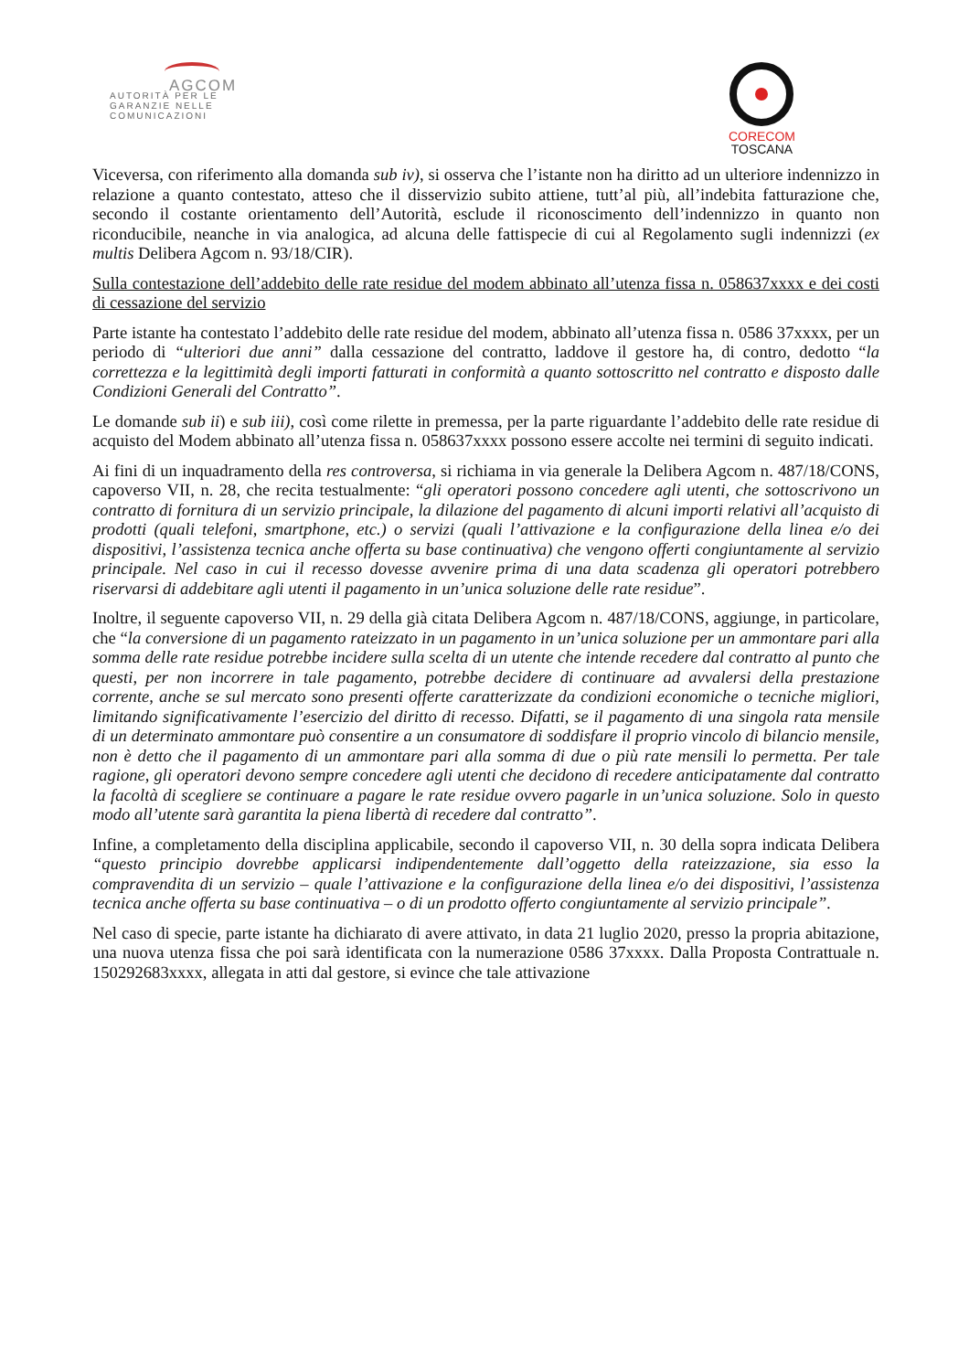AGCOM
AUTORITÀ PER LE
GARANZIE NELLE
COMUNICAZIONI
CORECOM
TOSCANA
Viceversa, con riferimento alla domanda sub iv), si osserva che l’istante non ha diritto ad un ulteriore indennizzo in relazione a quanto contestato, atteso che il disservizio subito attiene, tutt’al più, all’indebita fatturazione che, secondo il costante orientamento dell’Autorità, esclude il riconoscimento dell’indennizzo in quanto non riconducibile, neanche in via analogica, ad alcuna delle fattispecie di cui al Regolamento sugli indennizzi (ex multis Delibera Agcom n. 93/18/CIR).
Sulla contestazione dell’addebito delle rate residue del modem abbinato all’utenza fissa n. 058637xxxx e dei costi di cessazione del servizio
Parte istante ha contestato l’addebito delle rate residue del modem, abbinato all’utenza fissa n. 0586 37xxxx, per un periodo di “ulteriori due anni” dalla cessazione del contratto, laddove il gestore ha, di contro, dedotto “la correttezza e la legittimità degli importi fatturati in conformità a quanto sottoscritto nel contratto e disposto dalle Condizioni Generali del Contratto”.
Le domande sub ii) e sub iii), così come rilette in premessa, per la parte riguardante l’addebito delle rate residue di acquisto del Modem abbinato all’utenza fissa n. 058637xxxx possono essere accolte nei termini di seguito indicati.
Ai fini di un inquadramento della res controversa, si richiama in via generale la Delibera Agcom n. 487/18/CONS, capoverso VII, n. 28, che recita testualmente: “gli operatori possono concedere agli utenti, che sottoscrivono un contratto di fornitura di un servizio principale, la dilazione del pagamento di alcuni importi relativi all’acquisto di prodotti (quali telefoni, smartphone, etc.) o servizi (quali l’attivazione e la configurazione della linea e/o dei dispositivi, l’assistenza tecnica anche offerta su base continuativa) che vengono offerti congiuntamente al servizio principale. Nel caso in cui il recesso dovesse avvenire prima di una data scadenza gli operatori potrebbero riservarsi di addebitare agli utenti il pagamento in un’unica soluzione delle rate residue”.
Inoltre, il seguente capoverso VII, n. 29 della già citata Delibera Agcom n. 487/18/CONS, aggiunge, in particolare, che “la conversione di un pagamento rateizzato in un pagamento in un’unica soluzione per un ammontare pari alla somma delle rate residue potrebbe incidere sulla scelta di un utente che intende recedere dal contratto al punto che questi, per non incorrere in tale pagamento, potrebbe decidere di continuare ad avvalersi della prestazione corrente, anche se sul mercato sono presenti offerte caratterizzate da condizioni economiche o tecniche migliori, limitando significativamente l’esercizio del diritto di recesso. Difatti, se il pagamento di una singola rata mensile di un determinato ammontare può consentire a un consumatore di soddisfare il proprio vincolo di bilancio mensile, non è detto che il pagamento di un ammontare pari alla somma di due o più rate mensili lo permetta. Per tale ragione, gli operatori devono sempre concedere agli utenti che decidono di recedere anticipatamente dal contratto la facoltà di scegliere se continuare a pagare le rate residue ovvero pagarle in un’unica soluzione. Solo in questo modo all’utente sarà garantita la piena libertà di recedere dal contratto”.
Infine, a completamento della disciplina applicabile, secondo il capoverso VII, n. 30 della sopra indicata Delibera “questo principio dovrebbe applicarsi indipendentemente dall’oggetto della rateizzazione, sia esso la compravendita di un servizio – quale l’attivazione e la configurazione della linea e/o dei dispositivi, l’assistenza tecnica anche offerta su base continuativa – o di un prodotto offerto congiuntamente al servizio principale”.
Nel caso di specie, parte istante ha dichiarato di avere attivato, in data 21 luglio 2020, presso la propria abitazione, una nuova utenza fissa che poi sarà identificata con la numerazione 0586 37xxxx. Dalla Proposta Contrattuale n. 150292683xxxx, allegata in atti dal gestore, si evince che tale attivazione